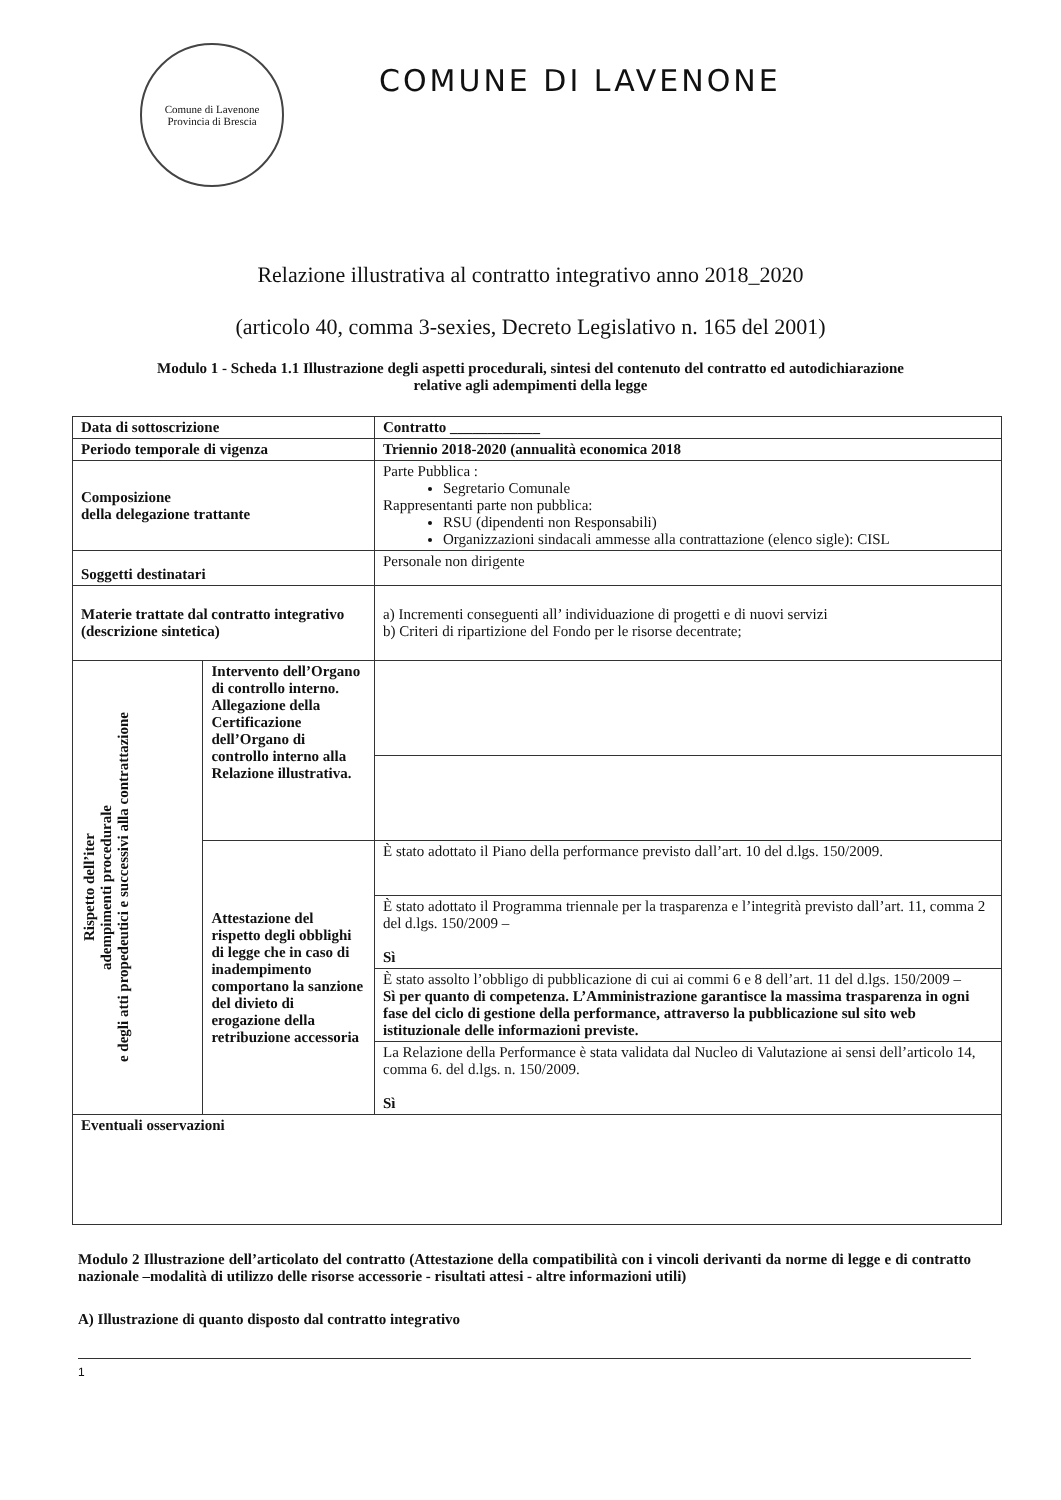Comune di Lavenone
Provincia di Brescia
COMUNE DI LAVENONE
Relazione illustrativa al contratto integrativo anno 2018_2020
(articolo 40, comma 3-sexies, Decreto Legislativo n. 165 del 2001)
Modulo 1 - Scheda 1.1 Illustrazione degli aspetti procedurali, sintesi del contenuto del contratto ed autodichiarazione relative agli adempimenti della legge
| Data di sottoscrizione | | Contratto ____________ |
| Periodo temporale di vigenza | | Triennio 2018-2020 (annualità economica 2018 |
| Composizione della delegazione trattante | | Parte Pubblica : Segretario Comunale Rappresentanti parte non pubblica: RSU (dipendenti non Responsabili) Organizzazioni sindacali ammesse alla contrattazione (elenco sigle): CISL |
| Soggetti destinatari | | Personale non dirigente |
| Materie trattate dal contratto integrativo (descrizione sintetica) | | a) Incrementi conseguenti all’ individuazione di progetti e di nuovi servizi b) Criteri di ripartizione del Fondo per le risorse decentrate; |
| Rispetto dell’iter adempimenti procedurale e degli atti propedeutici e successivi alla contrattazione | Intervento dell’Organo di controllo interno. Allegazione della Certificazione dell’Organo di controllo interno alla Relazione illustrativa. | |
| | Attestazione del rispetto degli obblighi di legge che in caso di inadempimento comportano la sanzione del divieto di erogazione della retribuzione accessoria | È stato adottato il Piano della performance previsto dall’art. 10 del d.lgs. 150/2009. |
| | | È stato adottato il Programma triennale per la trasparenza e l’integrità previsto dall’art. 11, comma 2 del d.lgs. 150/2009 – Sì |
| | | È stato assolto l’obbligo di pubblicazione di cui ai commi 6 e 8 dell’art. 11 del d.lgs. 150/2009 – Sì per quanto di competenza. L’Amministrazione garantisce la massima trasparenza in ogni fase del ciclo di gestione della performance, attraverso la pubblicazione sul sito web istituzionale delle informazioni previste. |
| | | La Relazione della Performance è stata validata dal Nucleo di Valutazione ai sensi dell’articolo 14, comma 6. del d.lgs. n. 150/2009. Sì |
| Eventuali osservazioni | | |
Modulo 2 Illustrazione dell’articolato del contratto (Attestazione della compatibilità con i vincoli derivanti da norme di legge e di contratto nazionale –modalità di utilizzo delle risorse accessorie - risultati attesi - altre informazioni utili)
A) Illustrazione di quanto disposto dal contratto integrativo
1